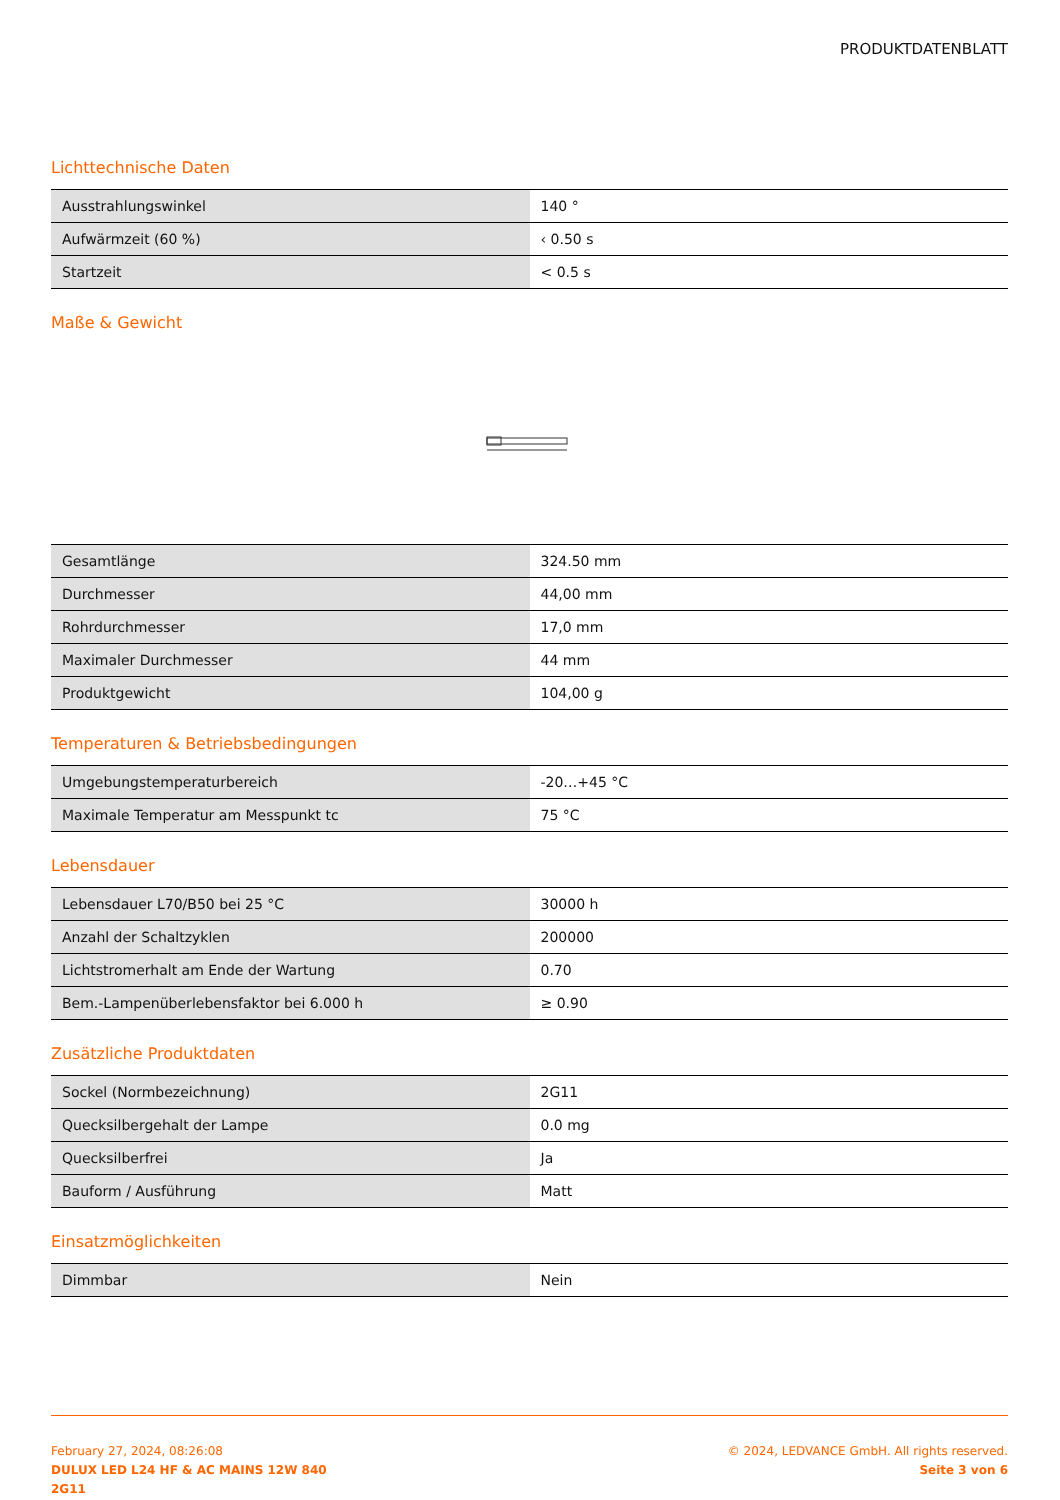PRODUKTDATENBLATT
Lichttechnische Daten
| Ausstrahlungswinkel | 140 ° |
| Aufwärmzeit (60 %) | ‹ 0.50 s |
| Startzeit | < 0.5 s |
Maße & Gewicht
| Gesamtlänge | 324.50 mm |
| Durchmesser | 44,00 mm |
| Rohrdurchmesser | 17,0 mm |
| Maximaler Durchmesser | 44 mm |
| Produktgewicht | 104,00 g |
Temperaturen & Betriebsbedingungen
| Umgebungstemperaturbereich | -20…+45 °C |
| Maximale Temperatur am Messpunkt tc | 75 °C |
Lebensdauer
| Lebensdauer L70/B50 bei 25 °C | 30000 h |
| Anzahl der Schaltzyklen | 200000 |
| Lichtstromerhalt am Ende der Wartung | 0.70 |
| Bem.-Lampenüberlebensfaktor bei 6.000 h | ≥ 0.90 |
Zusätzliche Produktdaten
| Sockel (Normbezeichnung) | 2G11 |
| Quecksilbergehalt der Lampe | 0.0 mg |
| Quecksilberfrei | Ja |
| Bauform / Ausführung | Matt |
Einsatzmöglichkeiten
| Dimmbar | Nein |
February 27, 2024, 08:26:08
DULUX LED L24 HF & AC MAINS 12W 840
2G11
© 2024, LEDVANCE GmbH. All rights reserved.
Seite 3 von 6